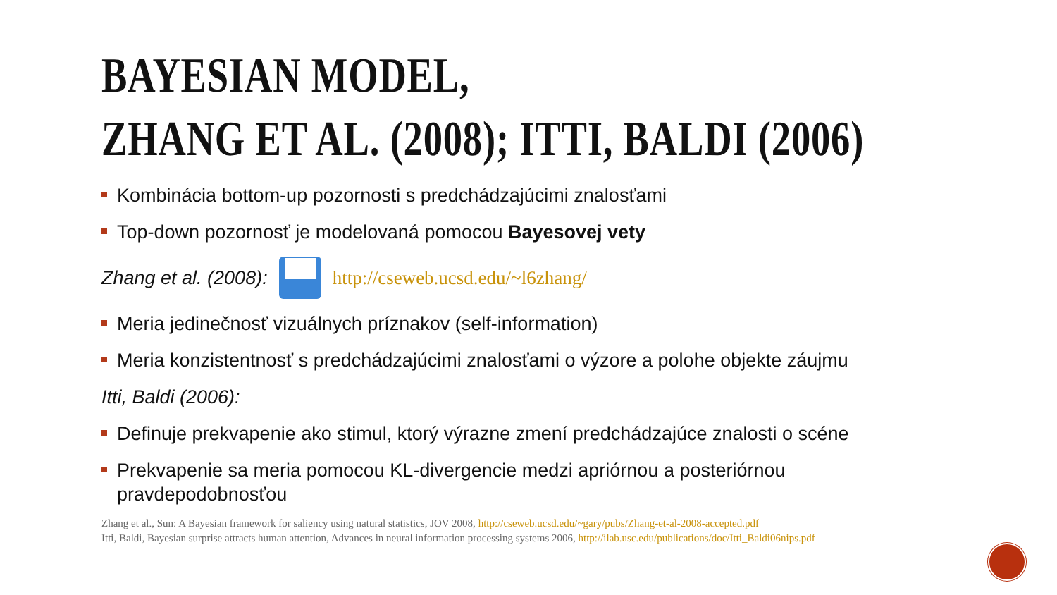BAYESIAN MODEL,
ZHANG ET AL. (2008); ITTI, BALDI (2006)
Kombinácia bottom-up pozornosti s predchádzajúcimi znalosťami
Top-down pozornosť je modelovaná pomocou Bayesovej vety
Zhang et al. (2008): http://cseweb.ucsd.edu/~l6zhang/
Meria jedinečnosť vizuálnych príznakov (self-information)
Meria konzistentnosť s predchádzajúcimi znalosťami o výzore a polohe objekte záujmu
Itti, Baldi (2006):
Definuje prekvapenie ako stimul, ktorý výrazne zmení predchádzajúce znalosti o scéne
Prekvapenie sa meria pomocou KL-divergencie medzi apriórnou a posteriórnou pravdepodobnosťou
Zhang et al., Sun: A Bayesian framework for saliency using natural statistics, JOV 2008, http://cseweb.ucsd.edu/~gary/pubs/Zhang-et-al-2008-accepted.pdf
Itti, Baldi, Bayesian surprise attracts human attention, Advances in neural information processing systems 2006, http://ilab.usc.edu/publications/doc/Itti_Baldi06nips.pdf